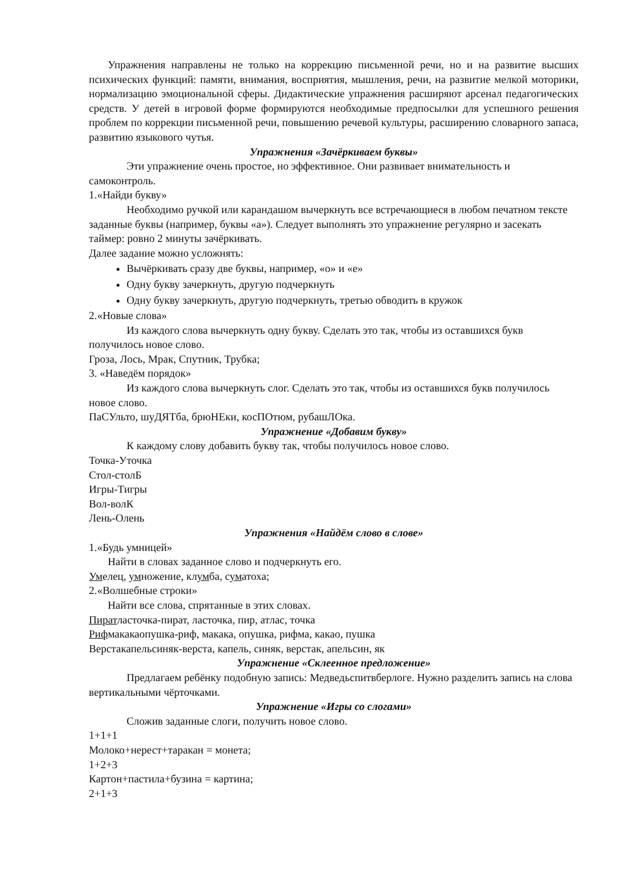Упражнения направлены не только на коррекцию письменной речи, но и на развитие высших психических функций: памяти, внимания, восприятия, мышления, речи, на развитие мелкой моторики, нормализацию эмоциональной сферы. Дидактические упражнения расширяют арсенал педагогических средств. У детей в игровой форме формируются необходимые предпосылки для успешного решения проблем по коррекции письменной речи, повышению речевой культуры, расширению словарного запаса, развитию языкового чутья.
Упражнения «Зачёркиваем буквы»
Эти упражнение очень простое, но эффективное. Они развивает внимательность и самоконтроль.
1.«Найди букву»
Необходимо ручкой или карандашом вычеркнуть все встречающиеся в любом печатном тексте заданные буквы (например, буквы «а»). Следует выполнять это упражнение регулярно и засекать таймер: ровно 2 минуты зачёркивать.
Далее задание можно усложнять:
Вычёркивать сразу две буквы, например, «о» и «е»
Одну букву зачеркнуть, другую подчеркнуть
Одну букву зачеркнуть, другую подчеркнуть, третью обводить в кружок
2.«Новые слова»
Из каждого слова вычеркнуть одну букву. Сделать это так, чтобы из оставшихся букв получилось новое слово.
Гроза, Лось, Мрак, Спутник, Трубка;
3. «Наведём порядок»
Из каждого слова вычеркнуть слог. Сделать это так, чтобы из оставшихся букв получилось новое слово.
ПаСУльто, шуДЯТба, брюНЕки, косПОтюм, рубашЛОка.
Упражнение «Добавим букву»
К каждому слову добавить букву так, чтобы получилось новое слово.
Точка-Уточка
Стол-столБ
Игры-Тигры
Вол-волК
Лень-Олень
Упражнения «Найдём слово в слове»
1.«Будь умницей»
Найти в словах заданное слово и подчеркнуть его.
Умелец, умножение, клумба, суматоха;
2.«Волшебные строки»
Найти все слова, спрятанные в этих словах.
Пиратласточка-пират, ласточка, пир, атлас, точка
Рифмакакаопушка-риф, макака, опушка, рифма, какао, пушка
Верстакапельсиняк-верста, капель, синяк, верстак, апельсин, як
Упражнение «Склеенное предложение»
Предлагаем ребёнку подобную запись: Медведьспитвберлоге. Нужно разделить запись на слова вертикальными чёрточками.
Упражнение «Игры со слогами»
Сложив заданные слоги, получить новое слово.
1+1+1
Молоко+нерест+таракан = монета;
1+2+3
Картон+пастила+бузина = картина;
2+1+3